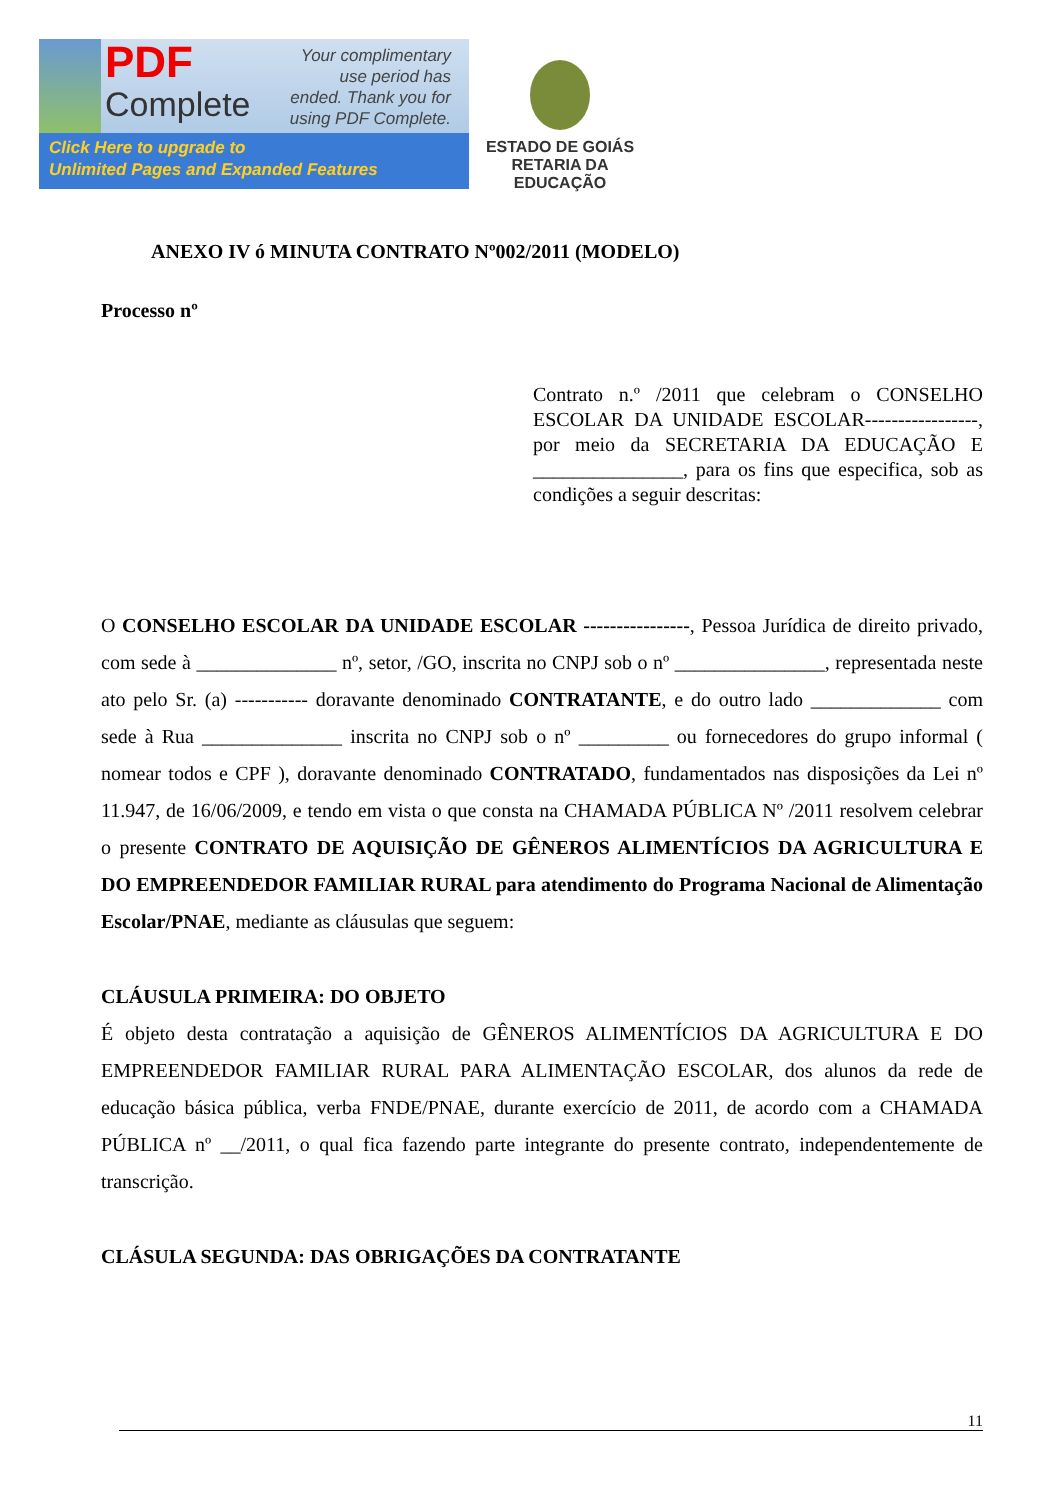PDF
Complete
Your complimentary use period has ended. Thank you for using PDF Complete.
Click Here to upgrade to
Unlimited Pages and Expanded Features
ESTADO DE GOIÁS
RETARIA DA EDUCAÇÃO
ANEXO IV ó MINUTA CONTRATO Nº002/2011 (MODELO)
Processo nº
Contrato n.º /2011 que celebram o CONSELHO ESCOLAR DA UNIDADE ESCOLAR-----------------, por meio da SECRETARIA DA EDUCAÇÃO E _______________, para os fins que especifica, sob as condições a seguir descritas:
O CONSELHO ESCOLAR DA UNIDADE ESCOLAR ----------------, Pessoa Jurídica de direito privado, com sede à ______________ nº, setor, /GO, inscrita no CNPJ sob o nº _______________, representada neste ato pelo Sr. (a) ----------- doravante denominado CONTRATANTE, e do outro lado _____________ com sede à Rua ______________ inscrita no CNPJ sob o nº _________ ou fornecedores do grupo informal ( nomear todos e CPF ), doravante denominado CONTRATADO, fundamentados nas disposições da Lei nº 11.947, de 16/06/2009, e tendo em vista o que consta na CHAMADA PÚBLICA Nº /2011 resolvem celebrar o presente CONTRATO DE AQUISIÇÃO DE GÊNEROS ALIMENTÍCIOS DA AGRICULTURA E DO EMPREENDEDOR FAMILIAR RURAL para atendimento do Programa Nacional de Alimentação Escolar/PNAE, mediante as cláusulas que seguem:
CLÁUSULA PRIMEIRA: DO OBJETO
É objeto desta contratação a aquisição de GÊNEROS ALIMENTÍCIOS DA AGRICULTURA E DO EMPREENDEDOR FAMILIAR RURAL PARA ALIMENTAÇÃO ESCOLAR, dos alunos da rede de educação básica pública, verba FNDE/PNAE, durante exercício de 2011, de acordo com a CHAMADA PÚBLICA nº __/2011, o qual fica fazendo parte integrante do presente contrato, independentemente de transcrição.
CLÁSULA SEGUNDA: DAS OBRIGAÇÕES DA CONTRATANTE
11